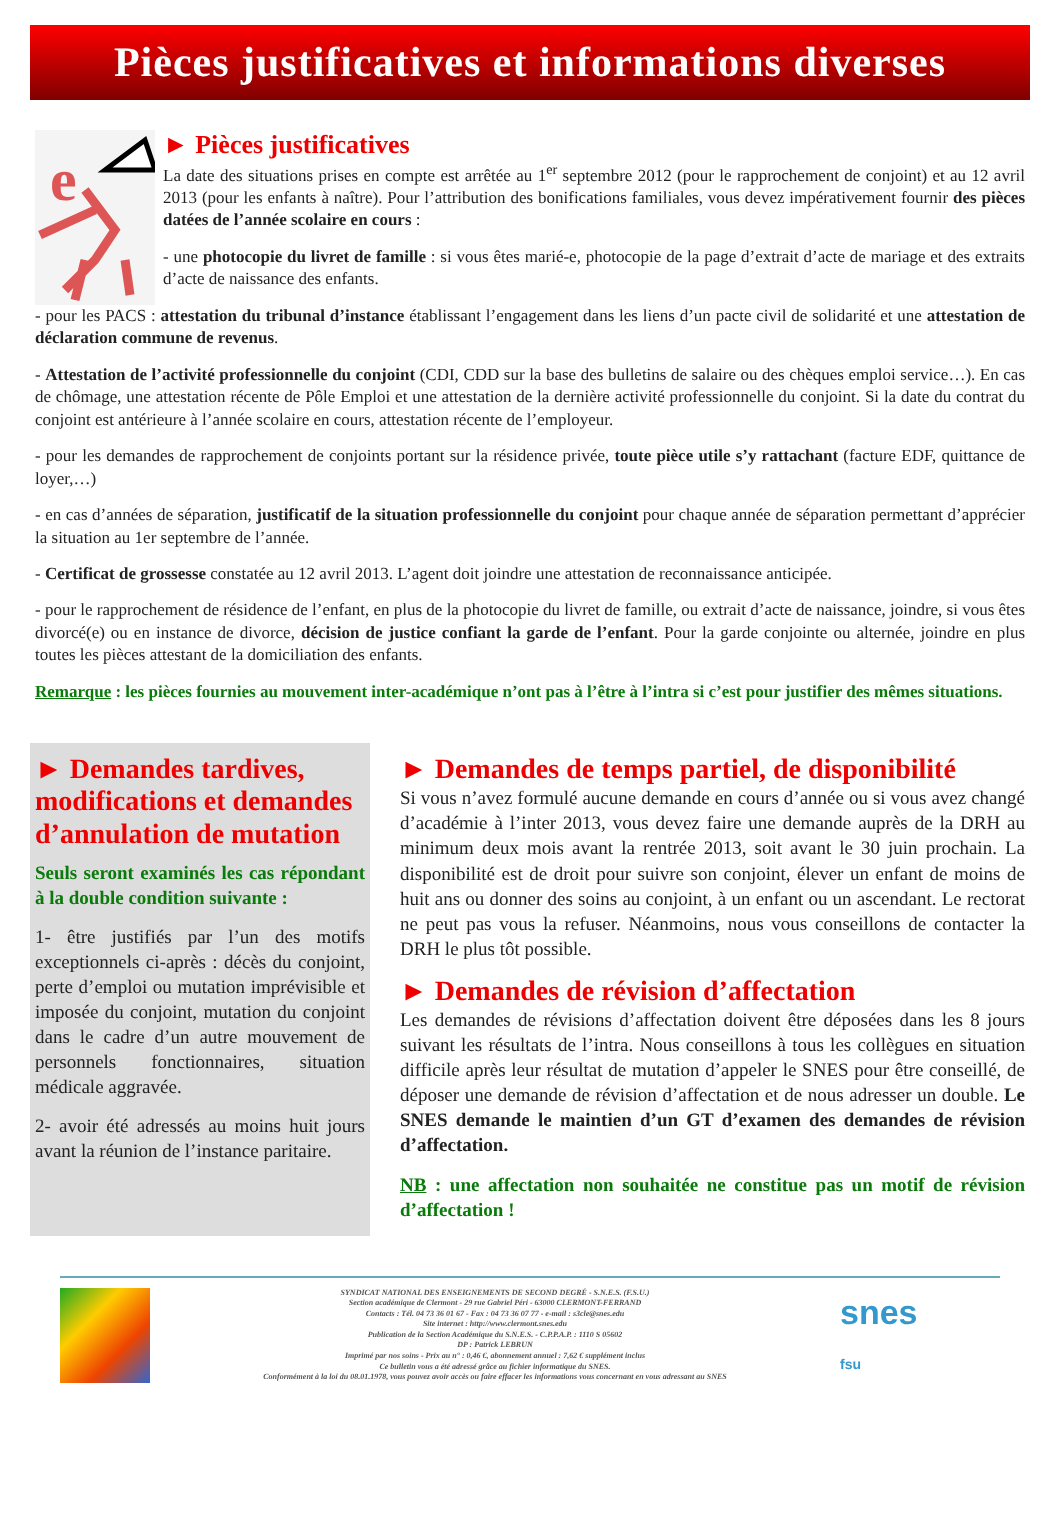Pièces justificatives et informations diverses
e
► Pièces justificatives
La date des situations prises en compte est arrêtée au 1<sup>er</sup> septembre 2012 (pour le rapprochement de conjoint) et au 12 avril 2013 (pour les enfants à naître). Pour l’attribution des bonifications familiales, vous devez impérativement fournir des pièces datées de l’année scolaire en cours :
- une photocopie du livret de famille : si vous êtes marié-e, photocopie de la page d’extrait d’acte de mariage et des extraits d’acte de naissance des enfants.
- pour les PACS : attestation du tribunal d’instance établissant l’engagement dans les liens d’un pacte civil de solidarité et une attestation de déclaration commune de revenus.
- Attestation de l’activité professionnelle du conjoint (CDI, CDD sur la base des bulletins de salaire ou des chèques emploi service…). En cas de chômage, une attestation récente de Pôle Emploi et une attestation de la dernière activité professionnelle du conjoint. Si la date du contrat du conjoint est antérieure à l’année scolaire en cours, attestation récente de l’employeur.
- pour les demandes de rapprochement de conjoints portant sur la résidence privée, toute pièce utile s’y rattachant (facture EDF, quittance de loyer,…)
- en cas d’années de séparation, justificatif de la situation professionnelle du conjoint pour chaque année de séparation permettant d’apprécier la situation au 1er septembre de l’année.
- Certificat de grossesse constatée au 12 avril 2013. L’agent doit joindre une attestation de reconnaissance anticipée.
- pour le rapprochement de résidence de l’enfant, en plus de la photocopie du livret de famille, ou extrait d’acte de naissance, joindre, si vous êtes divorcé(e) ou en instance de divorce, décision de justice confiant la garde de l’enfant. Pour la garde conjointe ou alternée, joindre en plus toutes les pièces attestant de la domiciliation des enfants.
Remarque : les pièces fournies au mouvement inter-académique n’ont pas à l’être à l’intra si c’est pour justifier des mêmes situations.
► Demandes tardives, modifications et demandes d’annulation de mutation
Seuls seront examinés les cas répondant à la double condition suivante :
1- être justifiés par l’un des motifs exceptionnels ci-après : décès du conjoint, perte d’emploi ou mutation imprévisible et imposée du conjoint, mutation du conjoint dans le cadre d’un autre mouvement de personnels fonctionnaires, situation médicale aggravée.
2- avoir été adressés au moins huit jours avant la réunion de l’instance paritaire.
► Demandes de temps partiel, de disponibilité
Si vous n’avez formulé aucune demande en cours d’année ou si vous avez changé d’académie à l’inter 2013, vous devez faire une demande auprès de la DRH au minimum deux mois avant la rentrée 2013, soit avant le 30 juin prochain. La disponibilité est de droit pour suivre son conjoint, élever un enfant de moins de huit ans ou donner des soins au conjoint, à un enfant ou un ascendant. Le rectorat ne peut pas vous la refuser. Néanmoins, nous vous conseillons de contacter la DRH le plus tôt possible.
► Demandes de révision d’affectation
Les demandes de révisions d’affectation doivent être déposées dans les 8 jours suivant les résultats de l’intra. Nous conseillons à tous les collègues en situation difficile après leur résultat de mutation d’appeler le SNES pour être conseillé, de déposer une demande de révision d’affectation et de nous adresser un double. Le SNES demande le maintien d’un GT d’examen des demandes de révision d’affectation.
NB : une affectation non souhaitée ne constitue pas un motif de révision d’affectation !
SYNDICAT NATIONAL DES ENSEIGNEMENTS DE SECOND DEGRÉ - S.N.E.S. (F.S.U.)
Section académique de Clermont - 29 rue Gabriel Péri - 63000 CLERMONT-FERRAND
Contacts : Tél. 04 73 36 01 67 - Fax : 04 73 36 07 77 - e-mail : s3cle@snes.edu
Site internet : http://www.clermont.snes.edu
Publication de la Section Académique du S.N.E.S. - C.P.P.A.P. : 1110 S 05602
DP : Patrick LEBRUN
Imprimé par nos soins - Prix au n° : 0,46 €, abonnement annuel : 7,62 € supplément inclus
Ce bulletin vous a été adressé grâce au fichier informatique du SNES.
Conformément à la loi du 08.01.1978, vous pouvez avoir accès ou faire effacer les informations vous concernant en vous adressant au SNES
snes
fsu